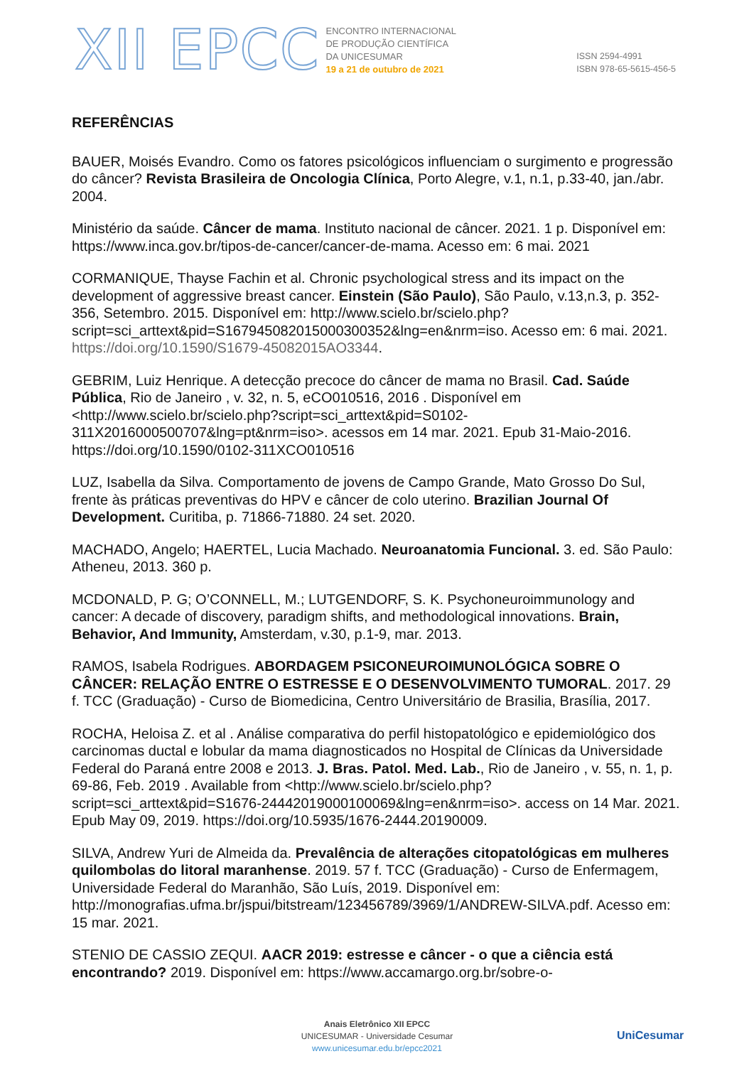XII EPCC
ENCONTRO INTERNACIONAL
DE PRODUÇÃO CIENTÍFICA
DA UNICESUMAR
19 a 21 de outubro de 2021
ISSN 2594-4991
ISBN 978-65-5615-456-5
REFERÊNCIAS
BAUER, Moisés Evandro. Como os fatores psicológicos influenciam o surgimento e progressão do câncer? Revista Brasileira de Oncologia Clínica, Porto Alegre, v.1, n.1, p.33-40, jan./abr. 2004.
Ministério da saúde. Câncer de mama. Instituto nacional de câncer. 2021. 1 p. Disponível em: https://www.inca.gov.br/tipos-de-cancer/cancer-de-mama. Acesso em: 6 mai. 2021
CORMANIQUE, Thayse Fachin et al. Chronic psychological stress and its impact on the development of aggressive breast cancer. Einstein (São Paulo), São Paulo, v.13,n.3, p. 352-356, Setembro. 2015. Disponível em: http://www.scielo.br/scielo.php?script=sci_arttext&pid=S167945082015000300352&lng=en&nrm=iso. Acesso em: 6 mai. 2021. https://doi.org/10.1590/S1679-45082015AO3344.
GEBRIM, Luiz Henrique. A detecção precoce do câncer de mama no Brasil. Cad. Saúde Pública, Rio de Janeiro , v. 32, n. 5, eCO010516, 2016 . Disponível em <http://www.scielo.br/scielo.php?script=sci_arttext&pid=S0102-311X2016000500707&lng=pt&nrm=iso>. acessos em 14 mar. 2021. Epub 31-Maio-2016. https://doi.org/10.1590/0102-311XCO010516
LUZ, Isabella da Silva. Comportamento de jovens de Campo Grande, Mato Grosso Do Sul, frente às práticas preventivas do HPV e câncer de colo uterino. Brazilian Journal Of Development. Curitiba, p. 71866-71880. 24 set. 2020.
MACHADO, Angelo; HAERTEL, Lucia Machado. Neuroanatomia Funcional. 3. ed. São Paulo: Atheneu, 2013. 360 p.
MCDONALD, P. G; O’CONNELL, M.; LUTGENDORF, S. K. Psychoneuroimmunology and cancer: A decade of discovery, paradigm shifts, and methodological innovations. Brain, Behavior, And Immunity, Amsterdam, v.30, p.1-9, mar. 2013.
RAMOS, Isabela Rodrigues. ABORDAGEM PSICONEUROIMUNOLÓGICA SOBRE O CÂNCER: RELAÇÃO ENTRE O ESTRESSE E O DESENVOLVIMENTO TUMORAL. 2017. 29 f. TCC (Graduação) - Curso de Biomedicina, Centro Universitário de Brasilia, Brasília, 2017.
ROCHA, Heloisa Z. et al . Análise comparativa do perfil histopatológico e epidemiológico dos carcinomas ductal e lobular da mama diagnosticados no Hospital de Clínicas da Universidade Federal do Paraná entre 2008 e 2013. J. Bras. Patol. Med. Lab., Rio de Janeiro , v. 55, n. 1, p. 69-86, Feb. 2019 . Available from <http://www.scielo.br/scielo.php?script=sci_arttext&pid=S1676-24442019000100069&lng=en&nrm=iso>. access on 14 Mar. 2021. Epub May 09, 2019. https://doi.org/10.5935/1676-2444.20190009.
SILVA, Andrew Yuri de Almeida da. Prevalência de alterações citopatológicas em mulheres quilombolas do litoral maranhense. 2019. 57 f. TCC (Graduação) - Curso de Enfermagem, Universidade Federal do Maranhão, São Luís, 2019. Disponível em: http://monografias.ufma.br/jspui/bitstream/123456789/3969/1/ANDREW-SILVA.pdf. Acesso em: 15 mar. 2021.
STENIO DE CASSIO ZEQUI. AACR 2019: estresse e câncer - o que a ciência está encontrando? 2019. Disponível em: https://www.accamargo.org.br/sobre-o-
Anais Eletrônico XII EPCC
UNICESUMAR - Universidade Cesumar
www.unicesumar.edu.br/epcc2021
UniCesumar